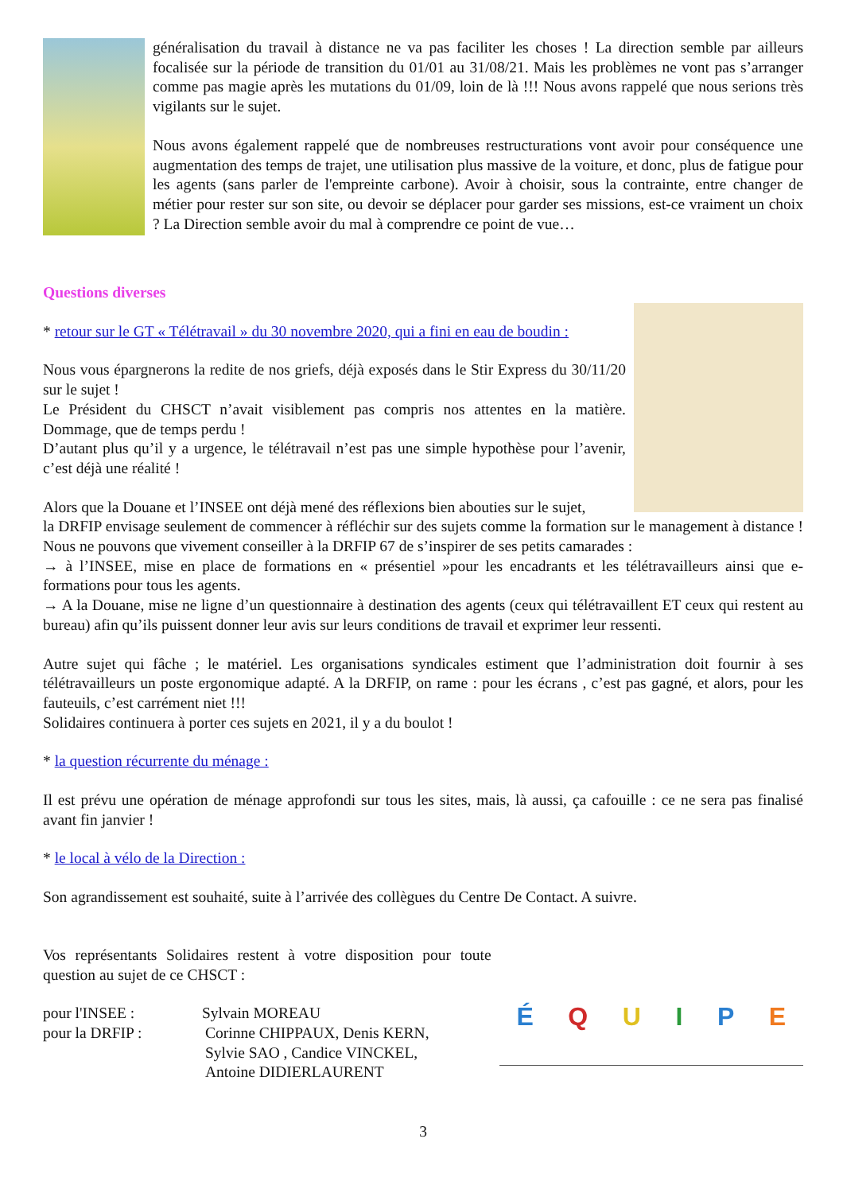généralisation du travail à distance ne va pas faciliter les choses ! La direction semble par ailleurs focalisée sur la période de transition du 01/01 au 31/08/21. Mais les problèmes ne vont pas s’arranger comme pas magie après les mutations du 01/09, loin de là !!! Nous avons rappelé que nous serions très vigilants sur le sujet.
Nous avons également rappelé que de nombreuses restructurations vont avoir pour conséquence une augmentation des temps de trajet, une utilisation plus massive de la voiture, et donc, plus de fatigue pour les agents (sans parler de l'empreinte carbone). Avoir à choisir, sous la contrainte, entre changer de métier pour rester sur son site, ou devoir se déplacer pour garder ses missions, est-ce vraiment un choix ? La Direction semble avoir du mal à comprendre ce point de vue…
Questions diverses
* retour sur le GT « Télétravail » du 30 novembre 2020, qui a fini en eau de boudin :
Nous vous épargnerons la redite de nos griefs, déjà exposés dans le Stir Express du 30/11/20 sur le sujet !
Le Président du CHSCT n’avait visiblement pas compris nos attentes en la matière. Dommage, que de temps perdu !
D’autant plus qu’il y a urgence, le télétravail n’est pas une simple hypothèse pour l’avenir, c’est déjà une réalité !
Alors que la Douane et l’INSEE ont déjà mené des réflexions bien abouties sur le sujet,
la DRFIP envisage seulement de commencer à réfléchir sur des sujets comme la formation sur le management à distance ! Nous ne pouvons que vivement conseiller à la DRFIP 67 de s’inspirer de ses petits camarades :
→ à l’INSEE, mise en place de formations en « présentiel »pour les encadrants et les télétravailleurs ainsi que e-formations pour tous les agents.
→ A la Douane, mise ne ligne d’un questionnaire à destination des agents (ceux qui télétravaillent ET ceux qui restent au bureau) afin qu’ils puissent donner leur avis sur leurs conditions de travail et exprimer leur ressenti.
Autre sujet qui fâche ; le matériel. Les organisations syndicales estiment que l’administration doit fournir à ses télétravailleurs un poste ergonomique adapté. A la DRFIP, on rame : pour les écrans , c’est pas gagné, et alors, pour les fauteuils, c’est carrément niet !!!
Solidaires continuera à porter ces sujets en 2021, il y a du boulot !
* la question récurrente du ménage :
Il est prévu une opération de ménage approfondi sur tous les sites, mais, là aussi, ça cafouille : ce ne sera pas finalisé avant fin janvier !
* le local à vélo de la Direction :
Son agrandissement est souhaité, suite à l’arrivée des collègues du Centre De Contact. A suivre.
Vos représentants Solidaires restent à votre disposition pour toute question au sujet de ce CHSCT :
pour l'INSEE : Sylvain MOREAU
pour la DRFIP : Corinne CHIPPAUX, Denis KERN,
Sylvie SAO , Candice VINCKEL,
Antoine DIDIERLAURENT
É Q U I P E
3